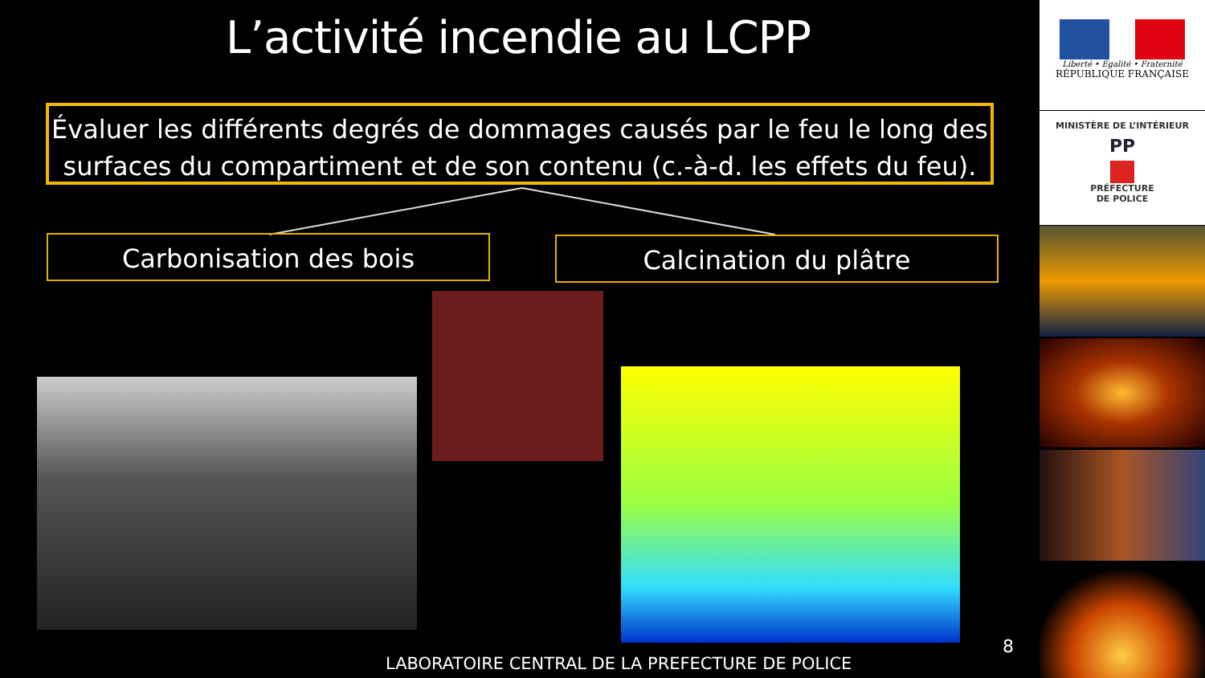L’activité incendie au LCPP
Évaluer les différents degrés de dommages causés par le feu le long des surfaces du compartiment et de son contenu (c.-à-d. les effets du feu).
Carbonisation des bois Calcination du plâtre
8
LABORATOIRE CENTRAL DE LA PREFECTURE DE POLICE
Liberté • Égalité • Fraternité
RÉPUBLIQUE FRANÇAISE
MINISTÈRE DE L’INTÉRIEUR
PP
PRÉFECTURE
DE POLICE